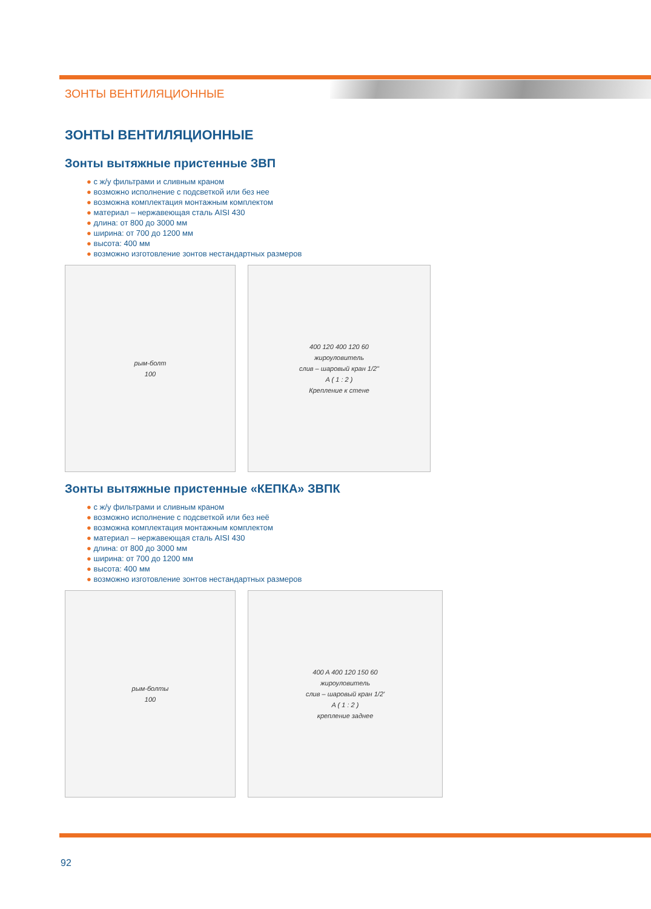ЗОНТЫ ВЕНТИЛЯЦИОННЫЕ
ЗОНТЫ ВЕНТИЛЯЦИОННЫЕ
Зонты вытяжные пристенные ЗВП
● с ж/у фильтрами и сливным краном
● возможно исполнение с подсветкой или без нее
● возможна комплектация монтажным комплектом
● материал – нержавеющая сталь AISI 430
● длина: от 800 до 3000 мм
● ширина: от 700 до 1200 мм
● высота: 400 мм
● возможно изготовление зонтов нестандартных размеров
рым-болт
100
400 120 400 120 60
жироуловитель
слив – шаровый кран 1/2"
A ( 1 : 2 )
Крепление к стене
Зонты вытяжные пристенные «КЕПКА» ЗВПК
● с ж/у фильтрами и сливным краном
● возможно исполнение с подсветкой или без неё
● возможна комплектация монтажным комплектом
● материал – нержавеющая сталь AISI 430
● длина: от 800 до 3000 мм
● ширина: от 700 до 1200 мм
● высота: 400 мм
● возможно изготовление зонтов нестандартных размеров
рым-болты
100
400 A 400 120 150 60
жироуловитель
слив – шаровый кран 1/2'
A ( 1 : 2 )
крепление заднее
92